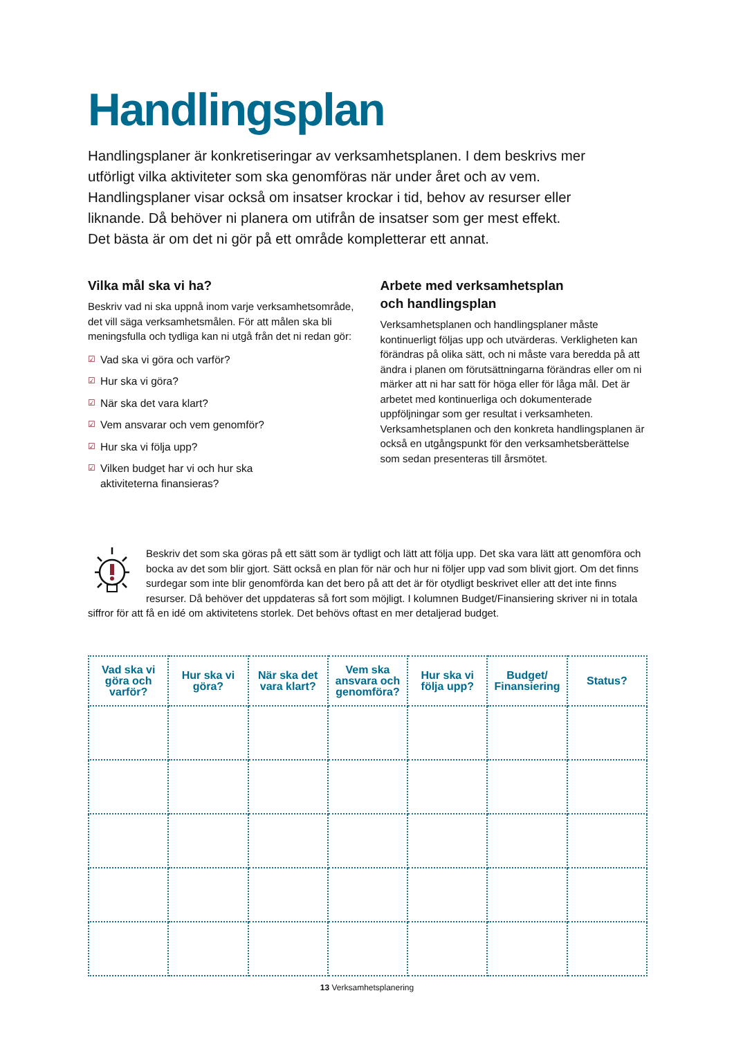Handlingsplan
Handlingsplaner är konkretiseringar av verksamhetsplanen. I dem beskrivs mer utförligt vilka aktiviteter som ska genomföras när under året och av vem. Handlingsplaner visar också om insatser krockar i tid, behov av resurser eller liknande. Då behöver ni planera om utifrån de insatser som ger mest effekt. Det bästa är om det ni gör på ett område kompletterar ett annat.
Vilka mål ska vi ha?
Beskriv vad ni ska uppnå inom varje verksamhetsområde, det vill säga verksamhetsmålen. För att målen ska bli meningsfulla och tydliga kan ni utgå från det ni redan gör:
☑ Vad ska vi göra och varför?
☑ Hur ska vi göra?
☑ När ska det vara klart?
☑ Vem ansvarar och vem genomför?
☑ Hur ska vi följa upp?
☑ Vilken budget har vi och hur ska
aktiviteterna finansieras?
Arbete med verksamhetsplan
och handlingsplan
Verksamhetsplanen och handlingsplaner måste kontinuerligt följas upp och utvärderas. Verkligheten kan förändras på olika sätt, och ni måste vara beredda på att ändra i planen om förutsättningarna förändras eller om ni märker att ni har satt för höga eller för låga mål. Det är arbetet med kontinuerliga och dokumenterade uppföljningar som ger resultat i verksamheten. Verksamhetsplanen och den konkreta handlingsplanen är också en utgångspunkt för den verksamhetsberättelse som sedan presenteras till årsmötet.
Beskriv det som ska göras på ett sätt som är tydligt och lätt att följa upp. Det ska vara lätt att genomföra och bocka av det som blir gjort. Sätt också en plan för när och hur ni följer upp vad som blivit gjort. Om det finns surdegar som inte blir genomförda kan det bero på att det är för otydligt beskrivet eller att det inte finns resurser. Då behöver det uppdateras så fort som möjligt. I kolumnen Budget/Finansiering skriver ni in totala siffror för att få en idé om aktivitetens storlek. Det behövs oftast en mer detaljerad budget.
| Vad ska vi göra och varför? | Hur ska vi göra? | När ska det vara klart? | Vem ska ansvara och genomföra? | Hur ska vi följa upp? | Budget/ Finansiering | Status? |
| --- | --- | --- | --- | --- | --- | --- |
13 Verksamhetsplanering